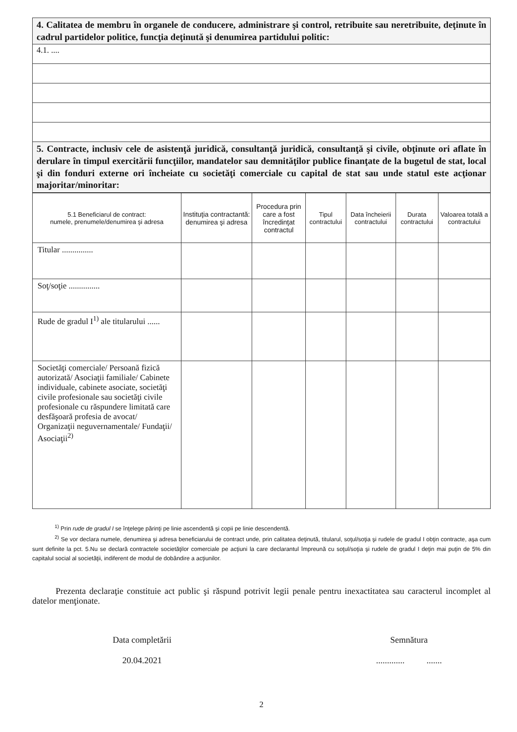| 4. Calitatea de membru în organele de conducere, administrare şi control, retribuite sau neretribuite, deţinute în cadrul partidelor politice, funcţia deţinută şi denumirea partidului politic: |
| 4.1. .... |
| 5. Contracte, inclusiv cele de asistenţă juridică, consultanţă juridică, consultanţă şi civile, obţinute ori aflate în derulare în timpul exercitării funcţiilor, mandatelor sau demnităţilor publice finanţate de la bugetul de stat, local şi din fonduri externe ori încheiate cu societăţi comerciale cu capital de stat sau unde statul este acţionar majoritar/minoritar: |
| 5.1 Beneficiarul de contract: numele, prenumele/denumirea şi adresa | Instituţia contractantă: denumirea şi adresa | Procedura prin care a fost încredinţat contractul | Tipul contractului | Data încheierii contractului | Durata contractului | Valoarea totală a contractului |
| --- | --- | --- | --- | --- | --- | --- |
| Titular ............... | | | | | | |
| Soţ/soţie ............... | | | | | | |
| Rude de gradul I<sup>1)</sup> ale titularului ...... | | | | | | |
| Societăţi comerciale/ Persoană fizică autorizată/ Asociaţii familiale/ Cabinete individuale, cabinete asociate, societăţi civile profesionale sau societăţi civile profesionale cu răspundere limitată care desfăşoară profesia de avocat/ Organizaţii neguvernamentale/ Fundaţii/ Asociaţii<sup>2)</sup> | | | | | | |
<sup>1)</sup> Prin rude de gradul I se înţelege părinţi pe linie ascendentă şi copii pe linie descendentă.
<sup>2)</sup> Se vor declara numele, denumirea şi adresa beneficiarului de contract unde, prin calitatea deţinută, titularul, soţul/soţia şi rudele de gradul I obţin contracte, aşa cum sunt definite la pct. 5.Nu se declară contractele societăţilor comerciale pe acţiuni la care declarantul împreună cu soţul/soţia şi rudele de gradul I deţin mai puţin de 5% din capitalul social al societăţii, indiferent de modul de dobândire a acţiunilor.
Prezenta declaraţie constituie act public şi răspund potrivit legii penale pentru inexactitatea sau caracterul incomplet al datelor menţionate.
Data completării
20.04.2021
Semnătura
............. .......
2